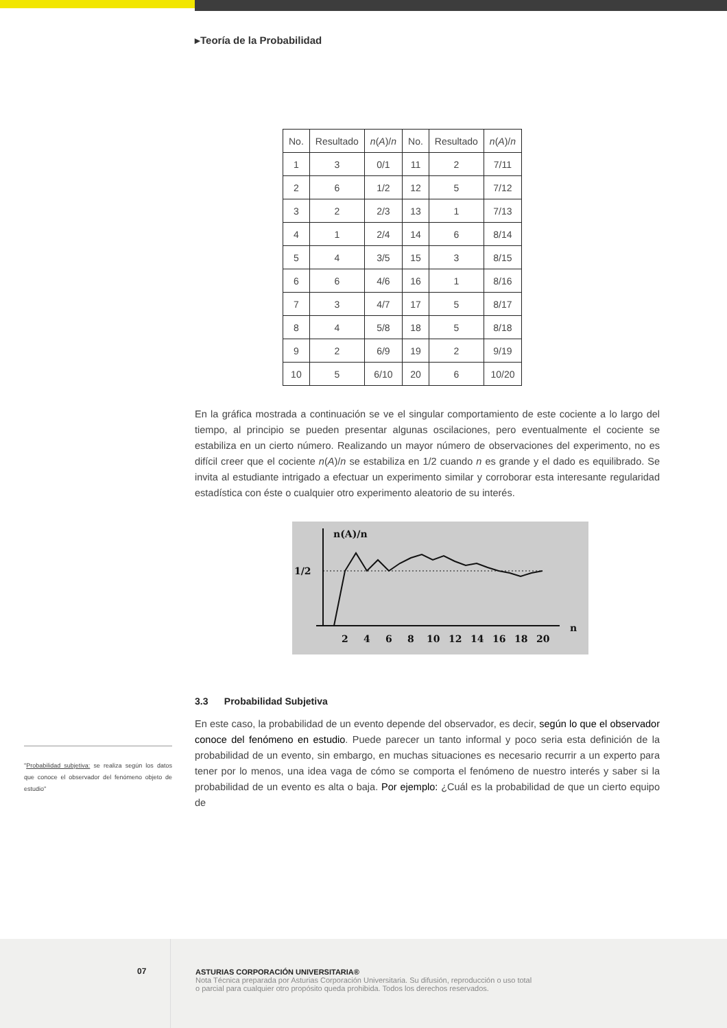▸Teoría de la Probabilidad
| No. | Resultado | n ( A )/ n | No. | Resultado | n ( A )/ n |
| 1 | 3 | 0/1 | 11 | 2 | 7/11 |
| 2 | 6 | 1/2 | 12 | 5 | 7/12 |
| 3 | 2 | 2/3 | 13 | 1 | 7/13 |
| 4 | 1 | 2/4 | 14 | 6 | 8/14 |
| 5 | 4 | 3/5 | 15 | 3 | 8/15 |
| 6 | 6 | 4/6 | 16 | 1 | 8/16 |
| 7 | 3 | 4/7 | 17 | 5 | 8/17 |
| 8 | 4 | 5/8 | 18 | 5 | 8/18 |
| 9 | 2 | 6/9 | 19 | 2 | 9/19 |
| 10 | 5 | 6/10 | 20 | 6 | 10/20 |
En la gráfica mostrada a continuación se ve el singular comportamiento de este cociente a lo largo del tiempo, al principio se pueden presentar algunas oscilaciones, pero eventualmente el cociente se estabiliza en un cierto número. Realizando un mayor número de observaciones del experimento, no es difícil creer que el cociente n(A)/n se estabiliza en 1/2 cuando n es grande y el dado es equilibrado. Se invita al estudiante intrigado a efectuar un experimento similar y corroborar esta interesante regularidad estadística con éste o cualquier otro experimento aleatorio de su interés.
n(A)/n
1/2
2
4
6
8
10
12
14
16
18
20
n
3.3 Probabilidad Subjetiva
En este caso, la probabilidad de un evento depende del observador, es decir, según lo que el observador conoce del fenómeno en estudio. Puede parecer un tanto informal y poco seria esta definición de la probabilidad de un evento, sin embargo, en muchas situaciones es necesario recurrir a un experto para tener por lo menos, una idea vaga de cómo se comporta el fenómeno de nuestro interés y saber si la probabilidad de un evento es alta o baja. Por ejemplo: ¿Cuál es la probabilidad de que un cierto equipo de
"Probabilidad subjetiva: se realiza según los datos que conoce el observador del fenómeno objeto de estudio"
07
ASTURIAS CORPORACIÓN UNIVERSITARIA®
Nota Técnica preparada por Asturias Corporación Universitaria. Su difusión, reproducción o uso total
o parcial para cualquier otro propósito queda prohibida. Todos los derechos reservados.